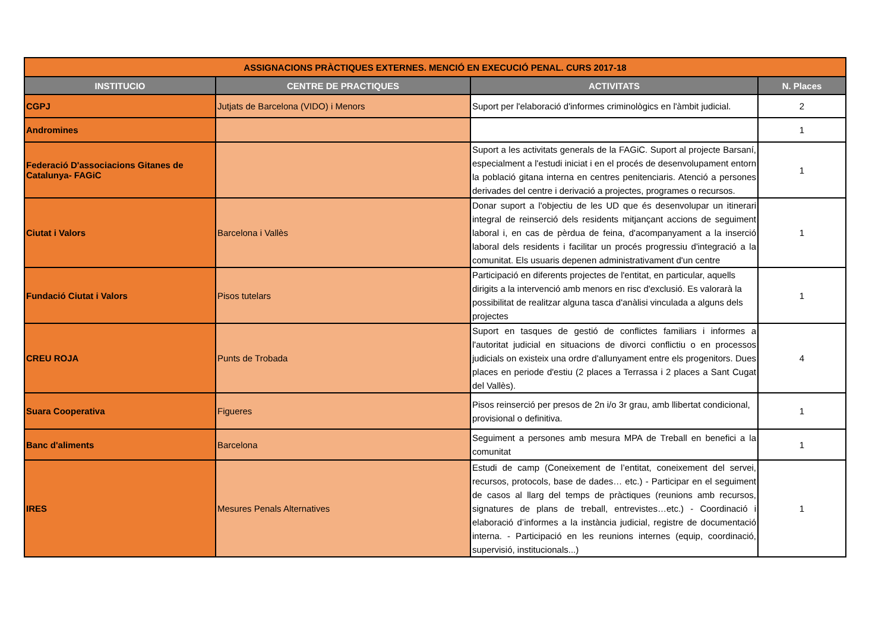| ASSIGNACIONS PRÀCTIQUES EXTERNES. MENCIÓ EN EXECUCIÓ PENAL. CURS 2017-18 | | | |
| INSTITUCIO | CENTRE DE PRACTIQUES | ACTIVITATS | N. Places |
| CGPJ | Jutjats de Barcelona (VIDO) i Menors | Suport per l'elaboració d'informes criminològics en l'àmbit judicial. | 2 |
| Andromines | | | 1 |
| Federació D'associacions Gitanes de Catalunya- FAGiC | | Suport a les activitats generals de la FAGiC. Suport al projecte Barsaní, especialment a l'estudi iniciat i en el procés de desenvolupament entorn la població gitana interna en centres penitenciaris. Atenció a persones derivades del centre i derivació a projectes, programes o recursos. | 1 |
| Ciutat i Valors | Barcelona i Vallès | Donar suport a l'objectiu de les UD que és desenvolupar un itinerari integral de reinserció dels residents mitjançant accions de seguiment laboral i, en cas de pèrdua de feina, d'acompanyament a la inserció laboral dels residents i facilitar un procés progressiu d'integració a la comunitat. Els usuaris depenen administrativament d'un centre | 1 |
| Fundació Ciutat i Valors | Pisos tutelars | Participació en diferents projectes de l'entitat, en particular, aquells dirigits a la intervenció amb menors en risc d'exclusió. Es valorarà la possibilitat de realitzar alguna tasca d'anàlisi vinculada a alguns dels projectes | 1 |
| CREU ROJA | Punts de Trobada | Suport en tasques de gestió de conflictes familiars i informes a l'autoritat judicial en situacions de divorci conflictiu o en processos judicials on existeix una ordre d'allunyament entre els progenitors. Dues places en periode d'estiu (2 places a Terrassa i 2 places a Sant Cugat del Vallès). | 4 |
| Suara Cooperativa | Figueres | Pisos reinserció per presos de 2n i/o 3r grau, amb llibertat condicional, provisional o definitiva. | 1 |
| Banc d'aliments | Barcelona | Seguiment a persones amb mesura MPA de Treball en benefici a la comunitat | 1 |
| IRES | Mesures Penals Alternatives | Estudi de camp (Coneixement de l’entitat, coneixement del servei, recursos, protocols, base de dades… etc.) - Participar en el seguiment de casos al llarg del temps de pràctiques (reunions amb recursos, signatures de plans de treball, entrevistes…etc.) - Coordinació i elaboració d’informes a la instància judicial, registre de documentació interna. - Participació en les reunions internes (equip, coordinació, supervisió, institucionals...) | 1 |